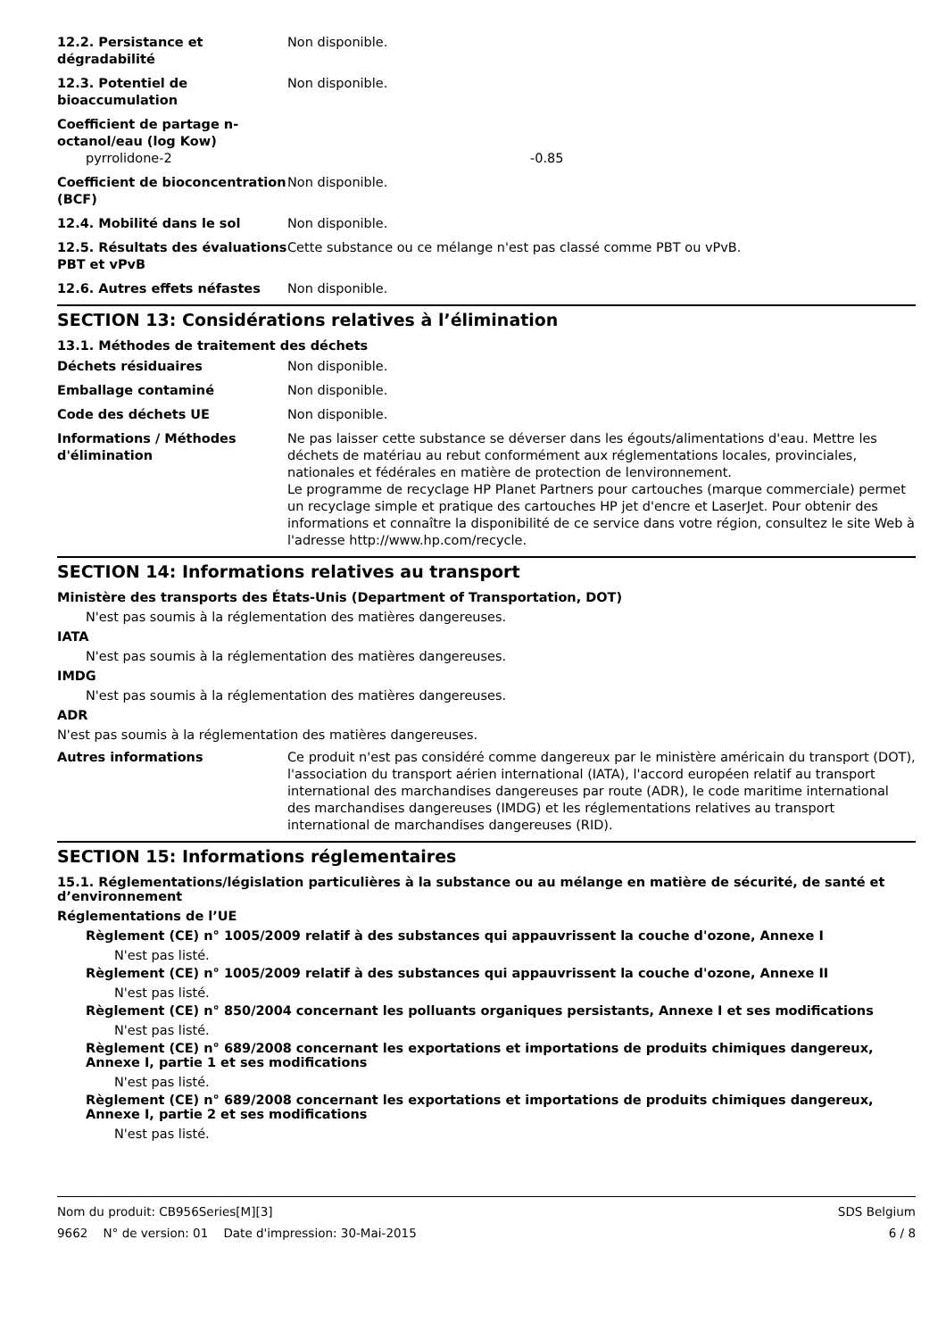12.2. Persistance et dégradabilité
Non disponible.
12.3. Potentiel de bioaccumulation
Non disponible.
Coefficient de partage n-octanol/eau (log Kow)
pyrrolidone-2 -0.85
Coefficient de bioconcentration (BCF)
Non disponible.
12.4. Mobilité dans le sol Non disponible.
12.5. Résultats des évaluations PBT et vPvB
Cette substance ou ce mélange n'est pas classé comme PBT ou vPvB.
12.6. Autres effets néfastes Non disponible.
SECTION 13: Considérations relatives à l’élimination
13.1. Méthodes de traitement des déchets
Déchets résiduaires Non disponible.
Emballage contaminé Non disponible.
Code des déchets UE Non disponible.
Informations / Méthodes d'élimination
Ne pas laisser cette substance se déverser dans les égouts/alimentations d'eau. Mettre les déchets de matériau au rebut conformément aux réglementations locales, provinciales, nationales et fédérales en matière de protection de lenvironnement.
Le programme de recyclage HP Planet Partners pour cartouches (marque commerciale) permet un recyclage simple et pratique des cartouches HP jet d'encre et LaserJet. Pour obtenir des informations et connaître la disponibilité de ce service dans votre région, consultez le site Web à l'adresse http://www.hp.com/recycle.
SECTION 14: Informations relatives au transport
Ministère des transports des États-Unis (Department of Transportation, DOT)
N'est pas soumis à la réglementation des matières dangereuses.
IATA
N'est pas soumis à la réglementation des matières dangereuses.
IMDG
N'est pas soumis à la réglementation des matières dangereuses.
ADR
N'est pas soumis à la réglementation des matières dangereuses.
Autres informations Ce produit n'est pas considéré comme dangereux par le ministère américain du transport (DOT), l'association du transport aérien international (IATA), l'accord européen relatif au transport international des marchandises dangereuses par route (ADR), le code maritime international des marchandises dangereuses (IMDG) et les réglementations relatives au transport international de marchandises dangereuses (RID).
SECTION 15: Informations réglementaires
15.1. Réglementations/législation particulières à la substance ou au mélange en matière de sécurité, de santé et d’environnement
Réglementations de l’UE
Règlement (CE) n° 1005/2009 relatif à des substances qui appauvrissent la couche d'ozone, Annexe I
N'est pas listé.
Règlement (CE) n° 1005/2009 relatif à des substances qui appauvrissent la couche d'ozone, Annexe II
N'est pas listé.
Règlement (CE) n° 850/2004 concernant les polluants organiques persistants, Annexe I et ses modifications
N'est pas listé.
Règlement (CE) n° 689/2008 concernant les exportations et importations de produits chimiques dangereux, Annexe I, partie 1 et ses modifications
N'est pas listé.
Règlement (CE) n° 689/2008 concernant les exportations et importations de produits chimiques dangereux, Annexe I, partie 2 et ses modifications
N'est pas listé.
Nom du produit: CB956Series[M][3] SDS Belgium
9662 N° de version: 01 Date d'impression: 30-Mai-2015 6 / 8